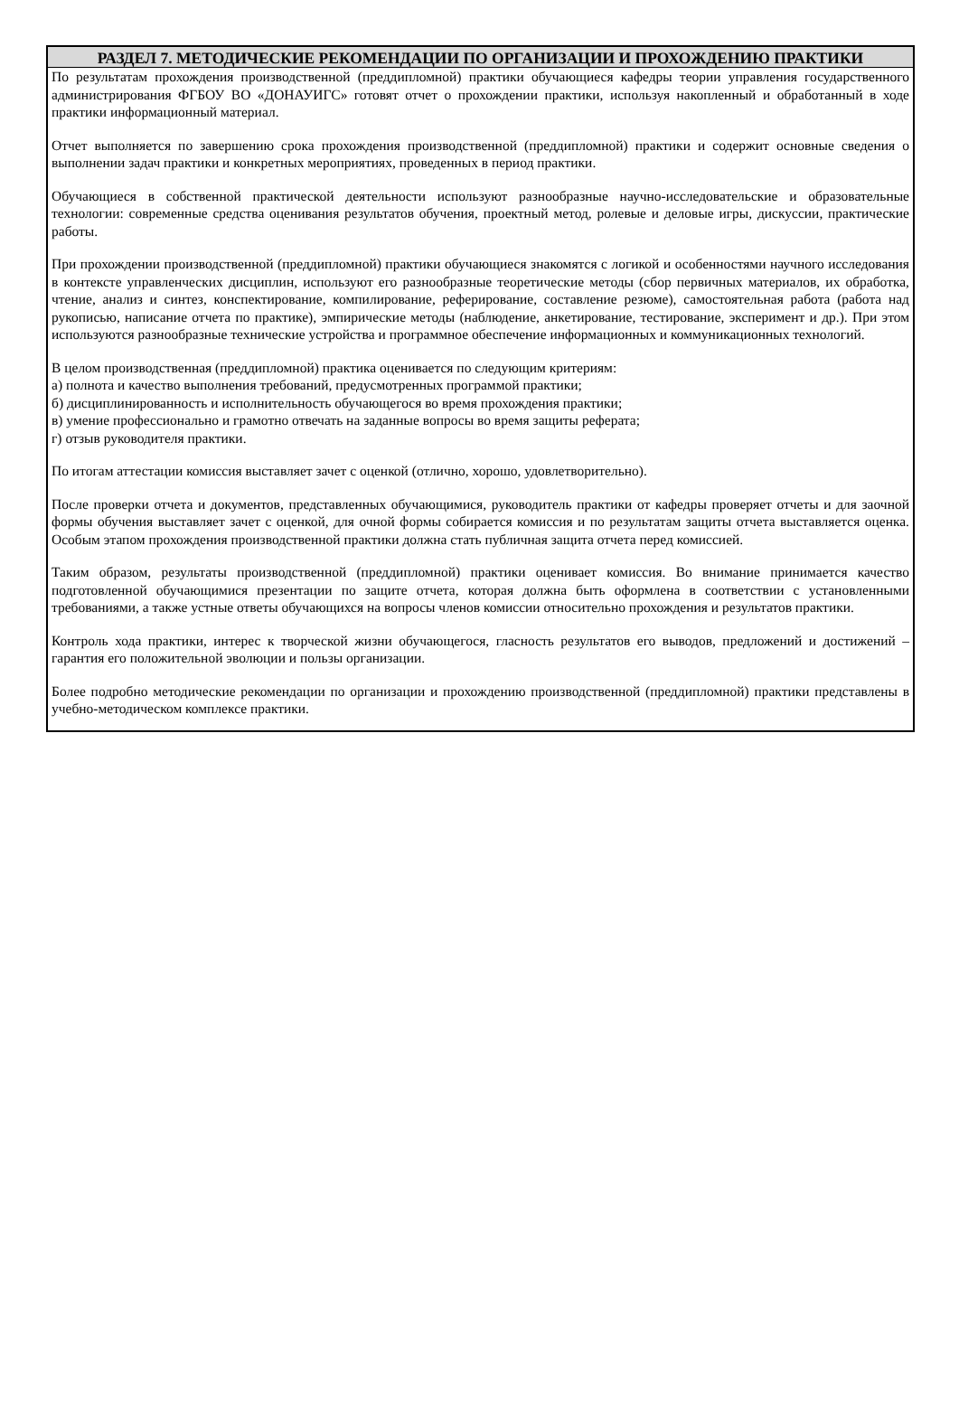РАЗДЕЛ 7. МЕТОДИЧЕСКИЕ РЕКОМЕНДАЦИИ ПО ОРГАНИЗАЦИИ И ПРОХОЖДЕНИЮ ПРАКТИКИ
По результатам прохождения производственной (преддипломной) практики обучающиеся кафедры теории управления государственного администрирования ФГБОУ ВО «ДОНАУИГС» готовят отчет о прохождении практики, используя накопленный и обработанный в ходе практики информационный материал.
Отчет выполняется по завершению срока прохождения производственной (преддипломной) практики и содержит основные сведения о выполнении задач практики и конкретных мероприятиях, проведенных в период практики.
Обучающиеся в собственной практической деятельности используют разнообразные научно-исследовательские и образовательные технологии: современные средства оценивания результатов обучения, проектный метод, ролевые и деловые игры, дискуссии, практические работы.
При прохождении производственной (преддипломной) практики обучающиеся знакомятся с логикой и особенностями научного исследования в контексте управленческих дисциплин, используют его разнообразные теоретические методы (сбор первичных материалов, их обработка, чтение, анализ и синтез, конспектирование, компилирование, реферирование, составление резюме), самостоятельная работа (работа над рукописью, написание отчета по практике), эмпирические методы (наблюдение, анкетирование, тестирование, эксперимент и др.). При этом используются разнообразные технические устройства и программное обеспечение информационных и коммуникационных технологий.
В целом производственная (преддипломной) практика оценивается по следующим критериям:
а) полнота и качество выполнения требований, предусмотренных программой практики;
б) дисциплинированность и исполнительность обучающегося во время прохождения практики;
в) умение профессионально и грамотно отвечать на заданные вопросы во время защиты реферата;
г) отзыв руководителя практики.
По итогам аттестации комиссия выставляет зачет с оценкой (отлично, хорошо, удовлетворительно).
После проверки отчета и документов, представленных обучающимися, руководитель практики от кафедры проверяет отчеты и для заочной формы обучения выставляет зачет с оценкой, для очной формы собирается комиссия и по результатам защиты отчета выставляется оценка. Особым этапом прохождения производственной практики должна стать публичная защита отчета перед комиссией.
Таким образом, результаты производственной (преддипломной) практики оценивает комиссия. Во внимание принимается качество подготовленной обучающимися презентации по защите отчета, которая должна быть оформлена в соответствии с установленными требованиями, а также устные ответы обучающихся на вопросы членов комиссии относительно прохождения и результатов практики.
Контроль хода практики, интерес к творческой жизни обучающегося, гласность результатов его выводов, предложений и достижений – гарантия его положительной эволюции и пользы организации.
Более подробно методические рекомендации по организации и прохождению производственной (преддипломной) практики представлены в учебно-методическом комплексе практики.